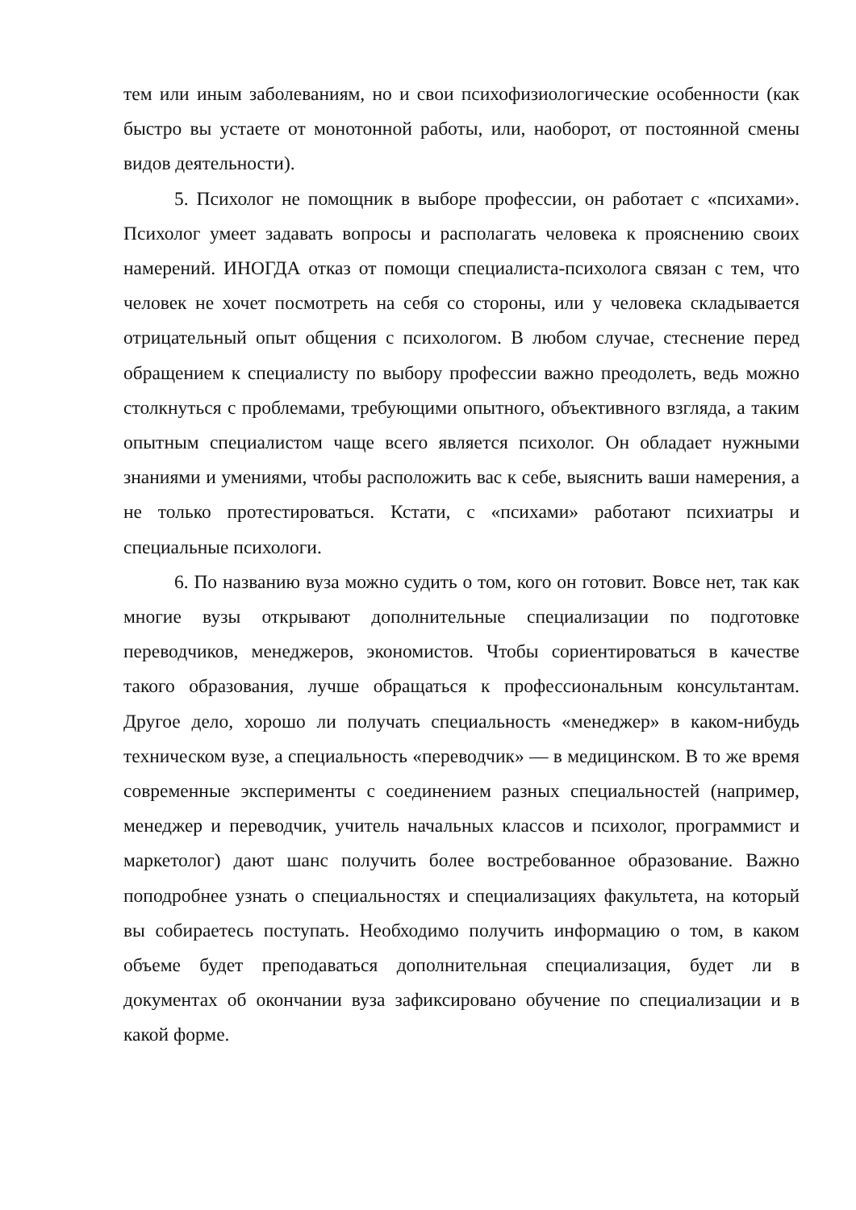тем или иным заболеваниям, но и свои психофизиологические особенности (как быстро вы устаете от монотонной работы, или, наоборот, от постоянной смены видов деятельности).
5. Психолог не помощник в выборе профессии, он работает с «психами». Психолог умеет задавать вопросы и располагать человека к прояснению своих намерений. ИНОГДА отказ от помощи специалиста-психолога связан с тем, что человек не хочет посмотреть на себя со стороны, или у человека складывается отрицательный опыт общения с психологом. В любом случае, стеснение перед обращением к специалисту по выбору профессии важно преодолеть, ведь можно столкнуться с проблемами, требующими опытного, объективного взгляда, а таким опытным специалистом чаще всего является психолог. Он обладает нужными знаниями и умениями, чтобы расположить вас к себе, выяснить ваши намерения, а не только протестироваться. Кстати, с «психами» работают психиатры и специальные психологи.
6. По названию вуза можно судить о том, кого он готовит. Вовсе нет, так как многие вузы открывают дополнительные специализации по подготовке переводчиков, менеджеров, экономистов. Чтобы сориентироваться в качестве такого образования, лучше обращаться к профессиональным консультантам. Другое дело, хорошо ли получать специальность «менеджер» в каком-нибудь техническом вузе, а специальность «переводчик» — в медицинском. В то же время современные эксперименты с соединением разных специальностей (например, менеджер и переводчик, учитель начальных классов и психолог, программист и маркетолог) дают шанс получить более востребованное образование. Важно поподробнее узнать о специальностях и специализациях факультета, на который вы собираетесь поступать. Необходимо получить информацию о том, в каком объеме будет преподаваться дополнительная специализация, будет ли в документах об окончании вуза зафиксировано обучение по специализации и в какой форме.